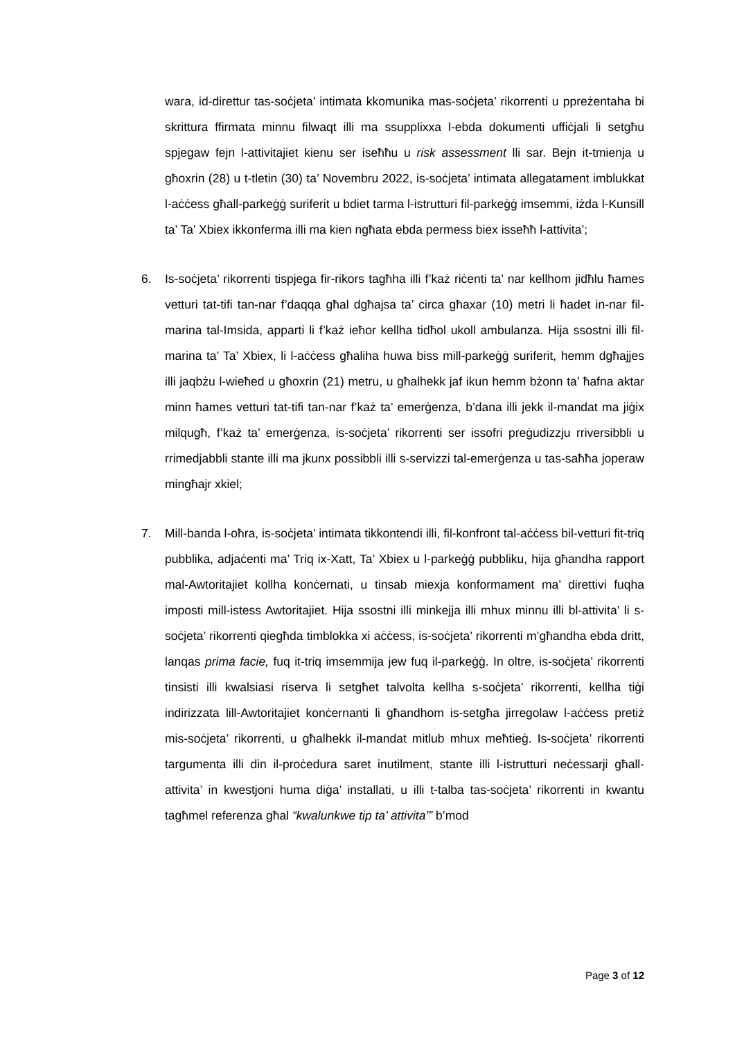wara, id-direttur tas-soċjeta’ intimata kkomunika mas-soċjeta’ rikorrenti u ppreżentaha bi skrittura ffirmata minnu filwaqt illi ma ssupplixxa l-ebda dokumenti uffiċjali li setgħu spjegaw fejn l-attivitajiet kienu ser iseħħu u risk assessment lli sar. Bejn it-tmienja u għoxrin (28) u t-tletin (30) ta’ Novembru 2022, is-soċjeta’ intimata allegatament imblukkat l-aċċess għall-parkeġġ suriferit u bdiet tarma l-istrutturi fil-parkeġġ imsemmi, iżda l-Kunsill ta’ Ta’ Xbiex ikkonferma illi ma kien ngħata ebda permess biex isseħħ l-attivita’;
6. Is-soċjeta’ rikorrenti tispjega fir-rikors tagħha illi f’każ riċenti ta’ nar kellhom jidħlu ħames vetturi tat-tifi tan-nar f’daqqa għal dgħajsa ta’ circa għaxar (10) metri li ħadet in-nar fil-marina tal-Imsida, apparti li f’każ ieħor kellha tidħol ukoll ambulanza. Hija ssostni illi fil-marina ta’ Ta’ Xbiex, li l-aċċess għaliha huwa biss mill-parkeġġ suriferit, hemm dgħajjes illi jaqbżu l-wieħed u għoxrin (21) metru, u għalhekk jaf ikun hemm bżonn ta’ ħafna aktar minn ħames vetturi tat-tifi tan-nar f’każ ta’ emerġenza, b’dana illi jekk il-mandat ma jiġix milqugħ, f’każ ta’ emerġenza, is-soċjeta’ rikorrenti ser issofri preġudizzju rriversibbli u rrimedjabbli stante illi ma jkunx possibbli illi s-servizzi tal-emerġenza u tas-saħħa joperaw mingħajr xkiel;
7. Mill-banda l-oħra, is-soċjeta’ intimata tikkontendi illi, fil-konfront tal-aċċess bil-vetturi fit-triq pubblika, adjaċenti ma’ Triq ix-Xatt, Ta’ Xbiex u l-parkeġġ pubbliku, hija għandha rapport mal-Awtoritajiet kollha konċernati, u tinsab miexja konformament ma’ direttivi fuqha imposti mill-istess Awtoritajiet. Hija ssostni illi minkejja illi mhux minnu illi bl-attivita’ li s-soċjeta’ rikorrenti qiegħda timblokka xi aċċess, is-soċjeta’ rikorrenti m’għandha ebda dritt, lanqas prima facie, fuq it-triq imsemmija jew fuq il-parkeġġ. In oltre, is-soċjeta’ rikorrenti tinsisti illi kwalsiasi riserva li setgħet talvolta kellha s-soċjeta’ rikorrenti, kellha tiġi indirizzata lill-Awtoritajiet konċernanti li għandhom is-setgħa jirregolaw l-aċċess pretiż mis-soċjeta’ rikorrenti, u għalhekk il-mandat mitlub mhux meħtieġ. Is-soċjeta’ rikorrenti targumenta illi din il-proċedura saret inutilment, stante illi l-istrutturi neċessarji għall-attivita’ in kwestjoni huma diġa’ installati, u illi t-talba tas-soċjeta’ rikorrenti in kwantu tagħmel referenza għal “kwalunkwe tip ta’ attivita’” b’mod
Page 3 of 12